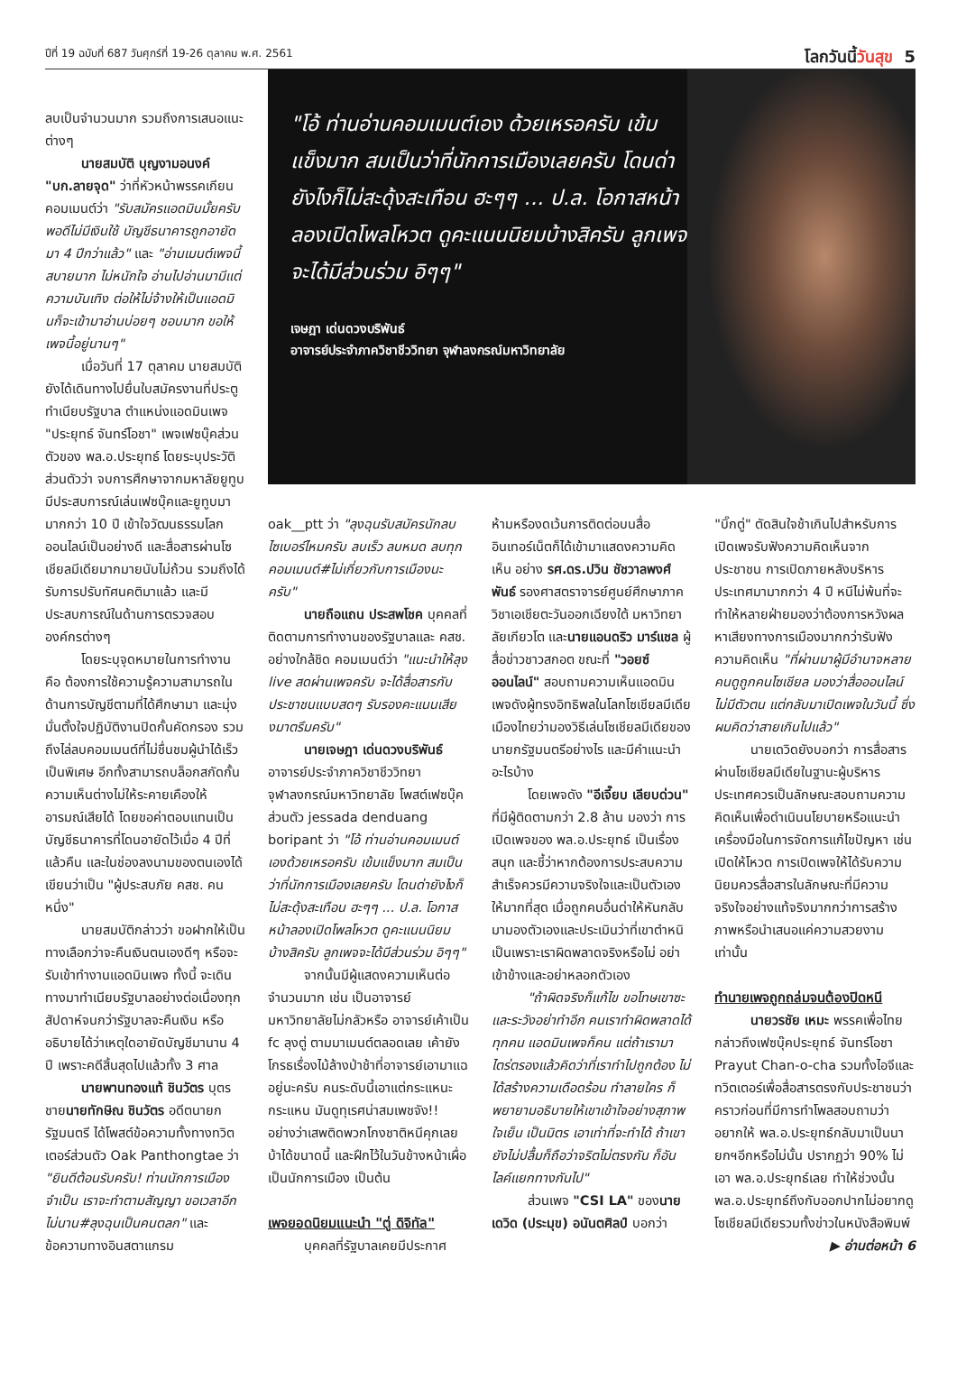ปีที่ 19 ฉบับที่ 687 วันศุกร์ที่ 19-26 ตุลาคม พ.ศ. 2561 โลกวันนี้วันสุข 5
ลบเป็นจำนวนมาก รวมถึงการเสนอแนะต่างๆ
นายสมบัติ บุญงามอนงค์ "บก.ลายจุด" ว่าที่หัวหน้าพรรคเกียน คอมเมนต์ว่า "รับสมัครแอดมินมั้ยครับ พอดีไม่มีเงินใช้ บัญชีธนาคารถูกอายัดมา 4 ปีกว่าแล้ว" และ "อ่านเมนต์เพจนี้สบายมาก ไม่หนักใจ อ่านไปอ่านมามีแต่ความบันเทิง ต่อให้ไม่จ้างให้เป็นแอดมินก็จะเข้ามาอ่านบ่อยๆ ชอบมาก ขอให้เพจนี้อยู่นานๆ"
เมื่อวันที่ 17 ตุลาคม นายสมบัติยังได้เดินทางไปยื่นใบสมัครงานที่ประตูทำเนียบรัฐบาล ตำแหน่งแอดมินเพจ "ประยุทธ์ จันทร์โอชา" เพจเฟซบุ๊คส่วนตัวของ พล.อ.ประยุทธ์ โดยระบุประวัติส่วนตัวว่า จบการศึกษาจากมหาลัยยูทูบ มีประสบการณ์เล่นเฟซบุ๊คและยูทูบมามากกว่า 10 ปี เข้าใจวัฒนธรรมโลกออนไลน์เป็นอย่างดี และสื่อสารผ่านโซเชียลมีเดียมากมายนับไม่ถ้วน รวมถึงได้รับการปรับทัศนคติมาแล้ว และมีประสบการณ์ในด้านการตรวจสอบองค์กรต่างๆ
โดยระบุจุดหมายในการทำงาน คือ ต้องการใช้ความรู้ความสามารถในด้านการบัญชีตามที่ได้ศึกษามา และมุ่งมั่นตั้งใจปฏิบัติงานปิดกั้นคัดกรอง รวมถึงไล่ลบคอมเมนต์ที่ไม่ชื่นชมผู้นำได้เร็วเป็นพิเศษ อีกทั้งสามารถบล็อกสกัดกั้นความเห็นต่างไม่ให้ระคายเคืองให้อารมณ์เสียได้ โดยขอค่าตอบแทนเป็นบัญชีธนาคารที่โดนอายัดไว้เมื่อ 4 ปีที่แล้วคืน และในช่องลงนามของตนเองได้เขียนว่าเป็น "ผู้ประสบภัย คสช. คนหนึ่ง"
นายสมบัติกล่าวว่า ขอฝากให้เป็นทางเลือกว่าจะคืนเงินตนเองดีๆ หรือจะรับเข้าทำงานแอดมินเพจ ทั้งนี้ จะเดินทางมาทำเนียบรัฐบาลอย่างต่อเนื่องทุกสัปดาห์จนกว่ารัฐบาลจะคืนเงิน หรืออธิบายได้ว่าเหตุใดอายัดบัญชีมานาน 4 ปี เพราะคดีสิ้นสุดไปแล้วทั้ง 3 ศาล
นายพานทองแท้ ชินวัตร บุตรชายนายทักษิณ ชินวัตร อดีตนายกรัฐมนตรี ได้โพสต์ข้อความทั้งทางทวิตเตอร์ส่วนตัว Oak Panthongtae ว่า "ยินดีต้อนรับครับ! ท่านนักการเมืองจำเป็น เราจะทำตามสัญญา ขอเวลาอีกไม่นาน#ลุงฉุนเป็นคนตลก" และข้อความทางอินสตาแกรม
"โอ้ ท่านอ่านคอมเมนต์เอง ด้วยเหรอครับ เข้มแข็งมาก สมเป็นว่าที่นักการเมืองเลยครับ โดนด่ายังไงก็ไม่สะดุ้งสะเทือน ฮะๆๆ ... ป.ล. โอกาสหน้าลองเปิดโพลโหวต ดูคะแนนนิยมบ้างสิครับ ลูกเพจจะได้มีส่วนร่วม อิๆๆ"
เจษฎา เด่นดวงบริพันธ์
อาจารย์ประจำภาควิชาชีววิทยา จุฬาลงกรณ์มหาวิทยาลัย
oak__ptt ว่า "ลุงฉุนรับสมัครนักลบไซเบอร์ไหมครับ ลบเร็ว ลบหมด ลบทุกคอมเมนต์#ไม่เกี่ยวกับการเมืองนะครับ"
นายถือแถน ประสพโชค บุคคลที่ติดตามการทำงานของรัฐบาลและ คสช. อย่างใกล้ชิด คอมเมนต์ว่า "แนะนำให้ลุง live สดผ่านเพจครับ จะได้สื่อสารกับประชาชนแบบสดๆ รับรองคะแนนเสียงมาตรึมครับ"
นายเจษฎา เด่นดวงบริพันธ์ อาจารย์ประจำภาควิชาชีววิทยา จุฬาลงกรณ์มหาวิทยาลัย โพสต์เฟซบุ๊คส่วนตัว jessada denduang boripant ว่า "โอ้ ท่านอ่านคอมเมนต์เองด้วยเหรอครับ เข้มแข็งมาก สมเป็นว่าที่นักการเมืองเลยครับ โดนด่ายังไงก็ไม่สะดุ้งสะเทือน ฮะๆๆ ... ป.ล. โอกาสหน้าลองเปิดโพลโหวต ดูคะแนนนิยมบ้างสิครับ ลูกเพจจะได้มีส่วนร่วม อิๆๆ"
จากนั้นมีผู้แสดงความเห็นต่อจำนวนมาก เช่น เป็นอาจารย์มหาวิทยาลัยไม่กลัวหรือ อาจารย์เค้าเป็น fc ลุงตู่ ตามมาเมนต์ตลอดเลย เค้ายังโกรธเรื่องไม้ล้างป่าช้าที่อาจารย์เอามาแฉอยู่นะครับ คนระดับนี้เอาแต่กระแหนะกระแหน มันดูทุเรศน่าสมเพชจัง!! อย่างว่าเสพติดพวกโกงชาติหนีคุกเลยบ้าได้ขนาดนี้ และฝึกไว้ในวันข้างหน้าเผื่อเป็นนักการเมือง เป็นต้น
เพจยอดนิยมแนะนำ "ตู่ ดิจิทัล"
บุคคลที่รัฐบาลเคยมีประกาศ
ห้ามหรืองดเว้นการติดต่อบนสื่ออินเทอร์เน็ตก็ได้เข้ามาแสดงความคิดเห็น อย่าง รศ.ดร.ปวิน ชัชวาลพงศ์พันธ์ รองศาสตราจารย์ศูนย์ศึกษาภาควิชาเอเชียตะวันออกเฉียงใต้ มหาวิทยาลัยเกียวโต และนายแอนดริว มาร์แชล ผู้สื่อข่าวชาวสกอต ขณะที่ "วอยซ์ ออนไลน์" สอบถามความเห็นแอดมินเพจดังผู้ทรงอิทธิพลในโลกโซเชียลมีเดียเมืองไทยว่ามองวิธีเล่นโซเชียลมีเดียของนายกรัฐมนตรีอย่างไร และมีคำแนะนำอะไรบ้าง
โดยเพจดัง "อีเจี๊ยบ เลียบด่วน" ที่มีผู้ติดตามกว่า 2.8 ล้าน มองว่า การเปิดเพจของ พล.อ.ประยุทธ์ เป็นเรื่องสนุก และชี้ว่าหากต้องการประสบความสำเร็จควรมีความจริงใจและเป็นตัวเองให้มากที่สุด เมื่อถูกคนอื่นด่าให้หันกลับมามองตัวเองและประเมินว่าที่เขาตำหนิเป็นเพราะเราผิดพลาดจริงหรือไม่ อย่าเข้าข้างและอย่าหลอกตัวเอง
"ถ้าผิดจริงก็แก้ไข ขอโทษเขาซะ และระวังอย่าทำอีก คนเราทำผิดพลาดได้ทุกคน แอดมินเพจก็คน แต่ถ้าเรามาไตร่ตรองแล้วคิดว่าที่เราทำไปถูกต้อง ไม่ได้สร้างความเดือดร้อน ทำลายใคร ก็พยายามอธิบายให้เขาเข้าใจอย่างสุภาพ ใจเย็น เป็นมิตร เอาเท่าที่จะทำได้ ถ้าเขายังไม่ปลื้มก็ถือว่าจริตไม่ตรงกัน ก็อันไลค์แยกทางกันไป"
ส่วนเพจ "CSI LA" ของนายเดวิด (ประมุข) อนันตศิลป์ บอกว่า
"บิ๊กตู่" ตัดสินใจช้าเกินไปสำหรับการเปิดเพจรับฟังความคิดเห็นจากประชาชน การเปิดภายหลังบริหารประเทศมามากกว่า 4 ปี หนีไม่พ้นที่จะทำให้หลายฝ่ายมองว่าต้องการหวังผลหาเสียงทางการเมืองมากกว่ารับฟังความคิดเห็น "ที่ผ่านมาผู้มีอำนาจหลายคนดูถูกคนโซเชียล มองว่าสื่อออนไลน์ไม่มีตัวตน แต่กลับมาเปิดเพจในวันนี้ ซึ่งผมคิดว่าสายเกินไปแล้ว"
นายเดวิดยังบอกว่า การสื่อสารผ่านโซเชียลมีเดียในฐานะผู้บริหารประเทศควรเป็นลักษณะสอบถามความคิดเห็นเพื่อดำเนินนโยบายหรือแนะนำเครื่องมือในการจัดการแก้ไขปัญหา เช่น เปิดให้โหวต การเปิดเพจให้ได้รับความนิยมควรสื่อสารในลักษณะที่มีความจริงใจอย่างแท้จริงมากกว่าการสร้างภาพหรือนำเสนอแค่ความสวยงามเท่านั้น
ทำนายเพจถูกถล่มจนต้องปิดหนี
นายวรชัย เหมะ พรรคเพื่อไทย กล่าวถึงเฟซบุ๊คประยุทธ์ จันทร์โอชา Prayut Chan-o-cha รวมทั้งไอจีและทวิตเตอร์เพื่อสื่อสารตรงกับประชาชนว่า คราวก่อนที่มีการทำโพลสอบถามว่าอยากให้ พล.อ.ประยุทธ์กลับมาเป็นนายกฯอีกหรือไม่นั้น ปรากฏว่า 90% ไม่เอา พล.อ.ประยุทธ์เลย ทำให้ช่วงนั้น พล.อ.ประยุทธ์ถึงกับออกปากไม่อยากดูโซเชียลมีเดียรวมทั้งข่าวในหนังสือพิมพ์
▶ อ่านต่อหน้า 6